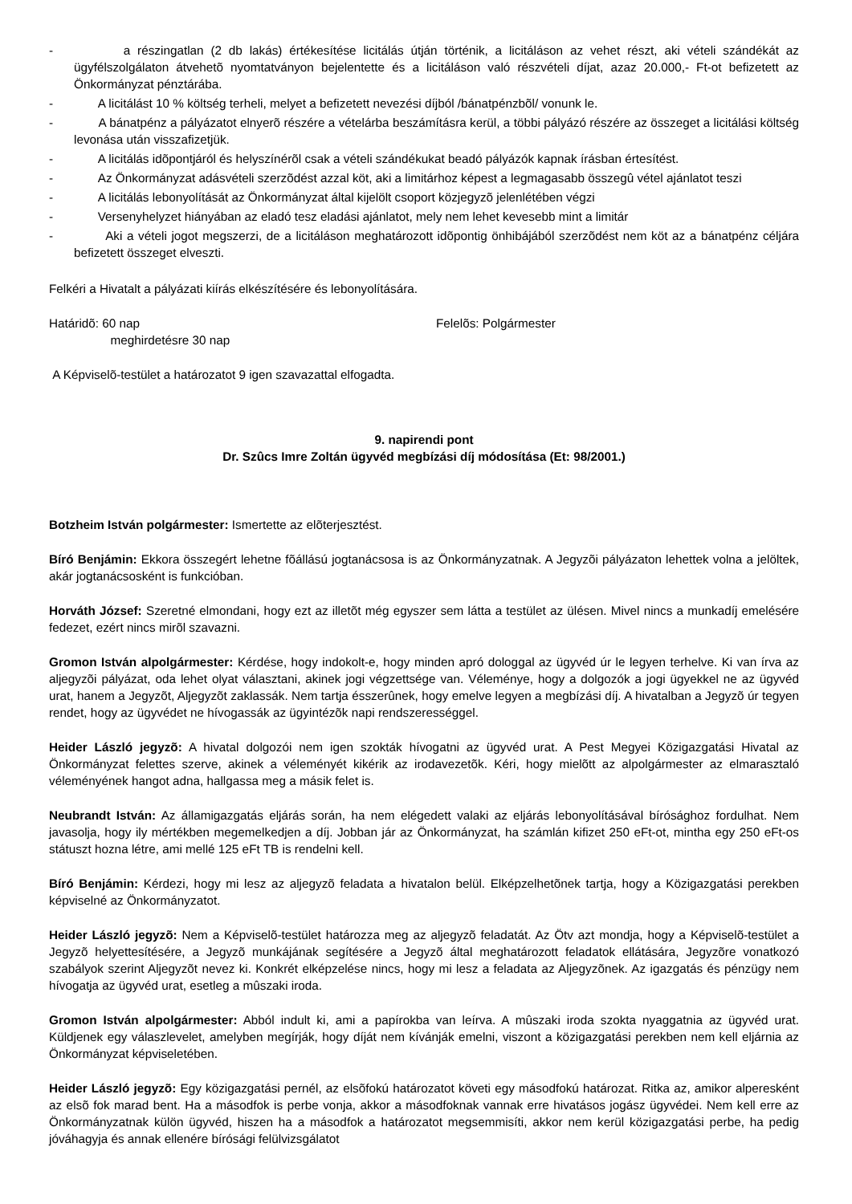- a részingatlan (2 db lakás) értékesítése licitálás útján történik, a licitáláson az vehet részt, aki vételi szándékát az ügyfélszolgálaton átvehetõ nyomtatványon bejelentette és a licitáláson való részvételi díjat, azaz 20.000,- Ft-ot befizetett az Önkormányzat pénztárába.
- A licitálást 10 % költség terheli, melyet a befizetett nevezési díjból /bánatpénzbõl/ vonunk le.
- A bánatpénz a pályázatot elnyerõ részére a vételárba beszámításra kerül, a többi pályázó részére az összeget a licitálási költség levonása után visszafizetjük.
- A licitálás idõpontjáról és helyszínérõl csak a vételi szándékukat beadó pályázók kapnak írásban értesítést.
- Az Önkormányzat adásvételi szerzõdést azzal köt, aki a limitárhoz képest a legmagasabb összegû vétel ajánlatot teszi
- A licitálás lebonyolítását az Önkormányzat által kijelölt csoport közjegyzõ jelenlétében végzi
- Versenyhelyzet hiányában az eladó tesz eladási ajánlatot, mely nem lehet kevesebb mint a limitár
- Aki a vételi jogot megszerzi, de a licitáláson meghatározott idõpontig önhibájából szerzõdést nem köt az a bánatpénz céljára befizetett összeget elveszti.
Felkéri a Hivatalt a pályázati kiírás elkészítésére és lebonyolítására.
Határidõ: 60 nap
meghirdetésre 30 nap Felelõs: Polgármester
A Képviselõ-testület a határozatot 9 igen szavazattal elfogadta.
9. napirendi pont
Dr. Szûcs Imre Zoltán ügyvéd megbízási díj módosítása (Et: 98/2001.)
Botzheim István polgármester: Ismertette az elõterjesztést.
Bíró Benjámin: Ekkora összegért lehetne fõállású jogtanácsosa is az Önkormányzatnak. A Jegyzõi pályázaton lehettek volna a jelöltek, akár jogtanácsosként is funkcióban.
Horváth József: Szeretné elmondani, hogy ezt az illetõt még egyszer sem látta a testület az ülésen. Mivel nincs a munkadíj emelésére fedezet, ezért nincs mirõl szavazni.
Gromon István alpolgármester: Kérdése, hogy indokolt-e, hogy minden apró dologgal az ügyvéd úr le legyen terhelve. Ki van írva az aljegyzõi pályázat, oda lehet olyat választani, akinek jogi végzettsége van. Véleménye, hogy a dolgozók a jogi ügyekkel ne az ügyvéd urat, hanem a Jegyzõt, Aljegyzõt zaklassák. Nem tartja ésszerûnek, hogy emelve legyen a megbízási díj. A hivatalban a Jegyzõ úr tegyen rendet, hogy az ügyvédet ne hívogassák az ügyintézõk napi rendszerességgel.
Heider László jegyzõ: A hivatal dolgozói nem igen szokták hívogatni az ügyvéd urat. A Pest Megyei Közigazgatási Hivatal az Önkormányzat felettes szerve, akinek a véleményét kikérik az irodavezetõk. Kéri, hogy mielõtt az alpolgármester az elmarasztaló véleményének hangot adna, hallgassa meg a másik felet is.
Neubrandt István: Az államigazgatás eljárás során, ha nem elégedett valaki az eljárás lebonyolításával bírósághoz fordulhat. Nem javasolja, hogy ily mértékben megemelkedjen a díj. Jobban jár az Önkormányzat, ha számlán kifizet 250 eFt-ot, mintha egy 250 eFt-os státuszt hozna létre, ami mellé 125 eFt TB is rendelni kell.
Bíró Benjámin: Kérdezi, hogy mi lesz az aljegyzõ feladata a hivatalon belül. Elképzelhetõnek tartja, hogy a Közigazgatási perekben képviselné az Önkormányzatot.
Heider László jegyzõ: Nem a Képviselõ-testület határozza meg az aljegyzõ feladatát. Az Ötv azt mondja, hogy a Képviselõ-testület a Jegyzõ helyettesítésére, a Jegyzõ munkájának segítésére a Jegyzõ által meghatározott feladatok ellátására, Jegyzõre vonatkozó szabályok szerint Aljegyzõt nevez ki. Konkrét elképzelése nincs, hogy mi lesz a feladata az Aljegyzõnek. Az igazgatás és pénzügy nem hívogatja az ügyvéd urat, esetleg a mûszaki iroda.
Gromon István alpolgármester: Abból indult ki, ami a papírokba van leírva. A mûszaki iroda szokta nyaggatnia az ügyvéd urat. Küldjenek egy válaszlevelet, amelyben megírják, hogy díját nem kívánják emelni, viszont a közigazgatási perekben nem kell eljárnia az Önkormányzat képviseletében.
Heider László jegyzõ: Egy közigazgatási pernél, az elsõfokú határozatot követi egy másodfokú határozat. Ritka az, amikor alperesként az elsõ fok marad bent. Ha a másodfok is perbe vonja, akkor a másodfoknak vannak erre hivatásos jogász ügyvédei. Nem kell erre az Önkormányzatnak külön ügyvéd, hiszen ha a másodfok a határozatot megsemmisíti, akkor nem kerül közigazgatási perbe, ha pedig jóváhagyja és annak ellenére bírósági felülvizsgálatot